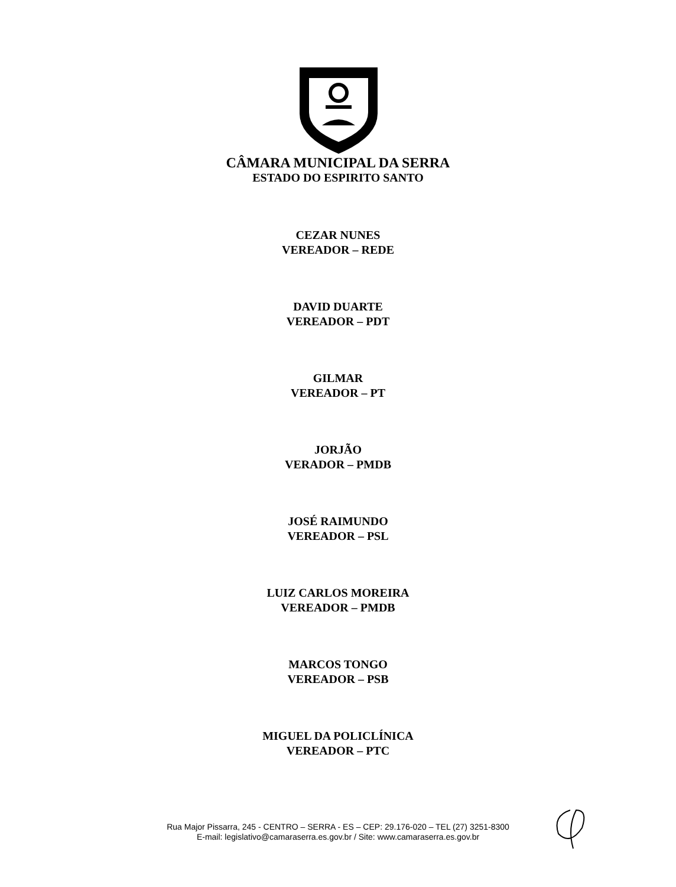CÂMARA MUNICIPAL DA SERRA
ESTADO DO ESPIRITO SANTO
CEZAR NUNES
VEREADOR – REDE
DAVID DUARTE
VEREADOR – PDT
GILMAR
VEREADOR – PT
JORJÃO
VERADOR – PMDB
JOSÉ RAIMUNDO
VEREADOR – PSL
LUIZ CARLOS MOREIRA
VEREADOR – PMDB
MARCOS TONGO
VEREADOR – PSB
MIGUEL DA POLICLÍNICA
VEREADOR – PTC
Rua Major Pissarra, 245 - CENTRO – SERRA - ES – CEP: 29.176-020 – TEL (27) 3251-8300
E-mail: legislativo@camaraserra.es.gov.br / Site: www.camaraserra.es.gov.br